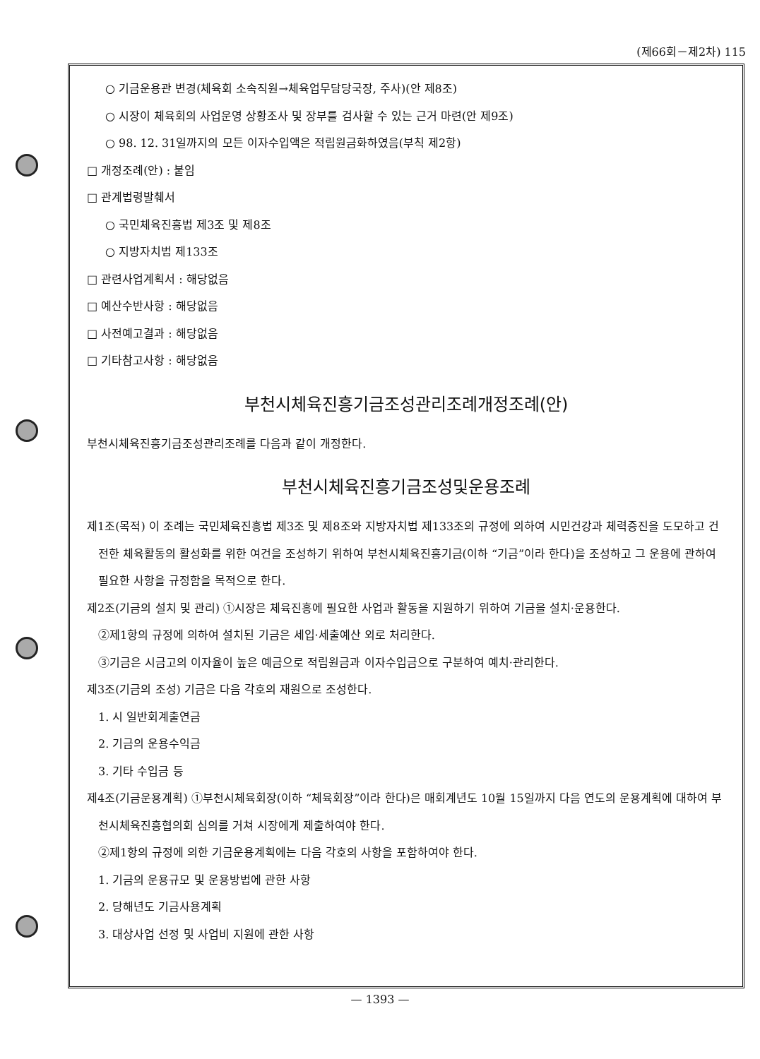(제66회－제2차) 115
○ 기금운용관 변경(체육회 소속직원→체육업무담당국장, 주사)(안 제8조)
○ 시장이 체육회의 사업운영 상황조사 및 장부를 검사할 수 있는 근거 마련(안 제9조)
○ 98. 12. 31일까지의 모든 이자수입액은 적립원금화하였음(부칙 제2항)
□ 개정조례(안) : 붙임
□ 관계법령발췌서
○ 국민체육진흥법 제3조 및 제8조
○ 지방자치법 제133조
□ 관련사업계획서 : 해당없음
□ 예산수반사항 : 해당없음
□ 사전예고결과 : 해당없음
□ 기타참고사항 : 해당없음
부천시체육진흥기금조성관리조례개정조례(안)
부천시체육진흥기금조성관리조례를 다음과 같이 개정한다.
부천시체육진흥기금조성및운용조례
제1조(목적) 이 조례는 국민체육진흥법 제3조 및 제8조와 지방자치법 제133조의 규정에 의하여 시민건강과 체력증진을 도모하고 건전한 체육활동의 활성화를 위한 여건을 조성하기 위하여 부천시체육진흥기금(이하 “기금”이라 한다)을 조성하고 그 운용에 관하여 필요한 사항을 규정함을 목적으로 한다.
제2조(기금의 설치 및 관리) ①시장은 체육진흥에 필요한 사업과 활동을 지원하기 위하여 기금을 설치·운용한다.
②제1항의 규정에 의하여 설치된 기금은 세입·세출예산 외로 처리한다.
③기금은 시금고의 이자율이 높은 예금으로 적립원금과 이자수입금으로 구분하여 예치·관리한다.
제3조(기금의 조성) 기금은 다음 각호의 재원으로 조성한다.
1. 시 일반회계출연금
2. 기금의 운용수익금
3. 기타 수입금 등
제4조(기금운용계획) ①부천시체육회장(이하 “체육회장”이라 한다)은 매회계년도 10월 15일까지 다음 연도의 운용계획에 대하여 부천시체육진흥협의회 심의를 거쳐 시장에게 제출하여야 한다.
②제1항의 규정에 의한 기금운용계획에는 다음 각호의 사항을 포함하여야 한다.
1. 기금의 운용규모 및 운용방법에 관한 사항
2. 당해년도 기금사용계획
3. 대상사업 선정 및 사업비 지원에 관한 사항
— 1393 —